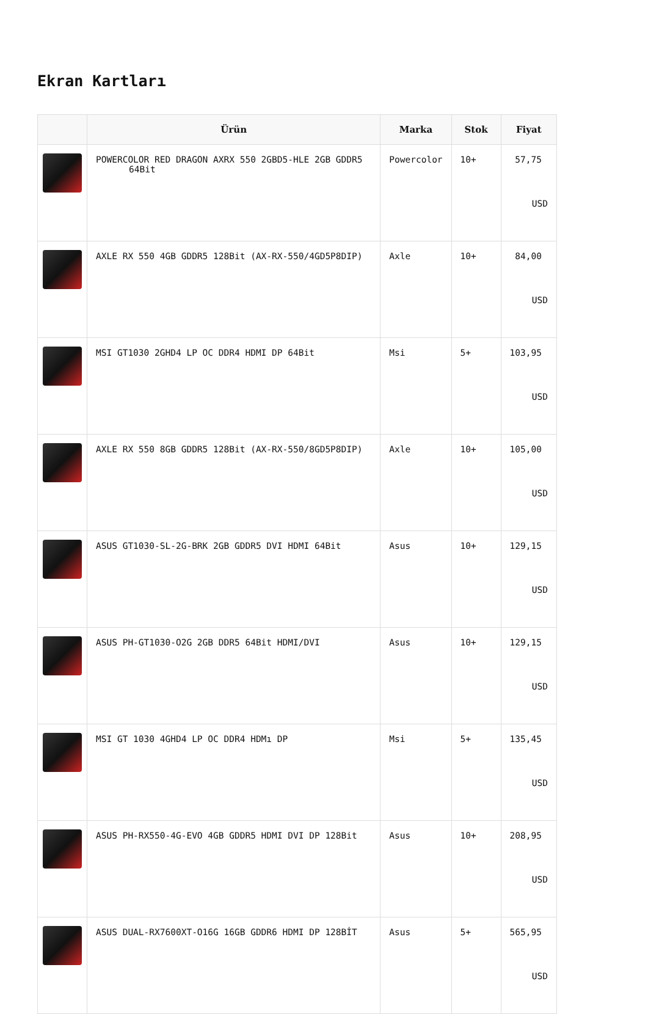Ekran Kartları
| | Ürün | Marka | Stok | Fiyat |
| --- | --- | --- | --- | --- |
| | POWERCOLOR RED DRAGON AXRX 550 2GBD5-HLE 2GB GDDR5 64Bit | Powercolor | 10+ | 57,75 USD |
| | AXLE RX 550 4GB GDDR5 128Bit (AX-RX-550/4GD5P8DIP) | Axle | 10+ | 84,00 USD |
| | MSI GT1030 2GHD4 LP OC DDR4 HDMI DP 64Bit | Msi | 5+ | 103,95 USD |
| | AXLE RX 550 8GB GDDR5 128Bit (AX-RX-550/8GD5P8DIP) | Axle | 10+ | 105,00 USD |
| | ASUS GT1030-SL-2G-BRK 2GB GDDR5 DVI HDMI 64Bit | Asus | 10+ | 129,15 USD |
| | ASUS PH-GT1030-O2G 2GB DDR5 64Bit HDMI/DVI | Asus | 10+ | 129,15 USD |
| | MSI GT 1030 4GHD4 LP OC DDR4 HDMı DP | Msi | 5+ | 135,45 USD |
| | ASUS PH-RX550-4G-EVO 4GB GDDR5 HDMI DVI DP 128Bit | Asus | 10+ | 208,95 USD |
| | ASUS DUAL-RX7600XT-O16G 16GB GDDR6 HDMI DP 128BİT | Asus | 5+ | 565,95 USD |